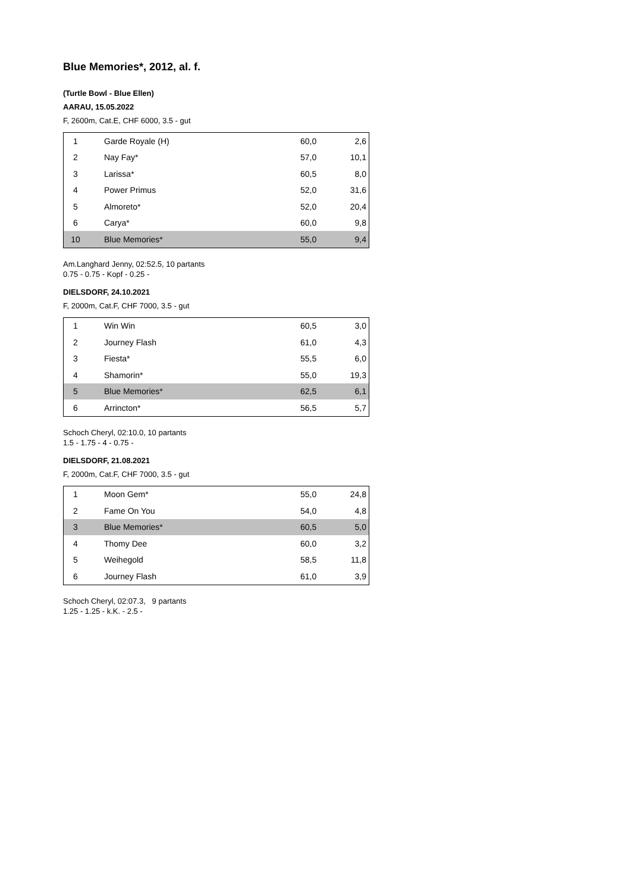Blue Memories*, 2012, al. f.
(Turtle Bowl - Blue Ellen)
AARAU, 15.05.2022
F, 2600m, Cat.E, CHF 6000, 3.5 - gut
| 1 | Garde Royale (H) | 60,0 | 2,6 |
| 2 | Nay Fay* | 57,0 | 10,1 |
| 3 | Larissa* | 60,5 | 8,0 |
| 4 | Power Primus | 52,0 | 31,6 |
| 5 | Almoreto* | 52,0 | 20,4 |
| 6 | Carya* | 60,0 | 9,8 |
| 10 | Blue Memories* | 55,0 | 9,4 |
Am.Langhard Jenny, 02:52.5, 10 partants
0.75 - 0.75 - Kopf - 0.25 -
DIELSDORF, 24.10.2021
F, 2000m, Cat.F, CHF 7000, 3.5 - gut
| 1 | Win Win | 60,5 | 3,0 |
| 2 | Journey Flash | 61,0 | 4,3 |
| 3 | Fiesta* | 55,5 | 6,0 |
| 4 | Shamorin* | 55,0 | 19,3 |
| 5 | Blue Memories* | 62,5 | 6,1 |
| 6 | Arrincton* | 56,5 | 5,7 |
Schoch Cheryl, 02:10.0, 10 partants
1.5 - 1.75 - 4 - 0.75 -
DIELSDORF, 21.08.2021
F, 2000m, Cat.F, CHF 7000, 3.5 - gut
| 1 | Moon Gem* | 55,0 | 24,8 |
| 2 | Fame On You | 54,0 | 4,8 |
| 3 | Blue Memories* | 60,5 | 5,0 |
| 4 | Thomy Dee | 60,0 | 3,2 |
| 5 | Weihegold | 58,5 | 11,8 |
| 6 | Journey Flash | 61,0 | 3,9 |
Schoch Cheryl, 02:07.3, 9 partants
1.25 - 1.25 - k.K. - 2.5 -